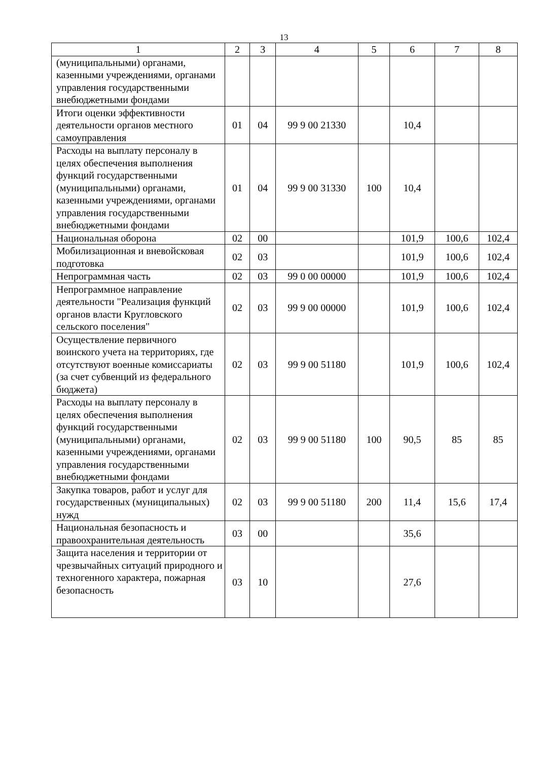13
| 1 | 2 | 3 | 4 | 5 | 6 | 7 | 8 |
| (муниципальными) органами, казенными учреждениями, органами управления государственными внебюджетными фондами | | | | | | | |
| Итоги оценки эффективности деятельности органов местного самоуправления | 01 | 04 | 99 9 00 21330 | | 10,4 | | |
| Расходы на выплату персоналу в целях обеспечения выполнения функций государственными (муниципальными) органами, казенными учреждениями, органами управления государственными внебюджетными фондами | 01 | 04 | 99 9 00 31330 | 100 | 10,4 | | |
| Национальная оборона | 02 | 00 | | | 101,9 | 100,6 | 102,4 |
| Мобилизационная и вневойсковая подготовка | 02 | 03 | | | 101,9 | 100,6 | 102,4 |
| Непрограммная часть | 02 | 03 | 99 0 00 00000 | | 101,9 | 100,6 | 102,4 |
| Непрограммное направление деятельности "Реализация функций органов власти Кругловского сельского поселения" | 02 | 03 | 99 9 00 00000 | | 101,9 | 100,6 | 102,4 |
| Осуществление первичного воинского учета на территориях, где отсутствуют военные комиссариаты (за счет субвенций из федерального бюджета) | 02 | 03 | 99 9 00 51180 | | 101,9 | 100,6 | 102,4 |
| Расходы на выплату персоналу в целях обеспечения выполнения функций государственными (муниципальными) органами, казенными учреждениями, органами управления государственными внебюджетными фондами | 02 | 03 | 99 9 00 51180 | 100 | 90,5 | 85 | 85 |
| Закупка товаров, работ и услуг для государственных (муниципальных) нужд | 02 | 03 | 99 9 00 51180 | 200 | 11,4 | 15,6 | 17,4 |
| Национальная безопасность и правоохранительная деятельность | 03 | 00 | | | 35,6 | | |
| Защита населения и территории от чрезвычайных ситуаций природного и техногенного характера, пожарная безопасность | 03 | 10 | | | 27,6 | | |